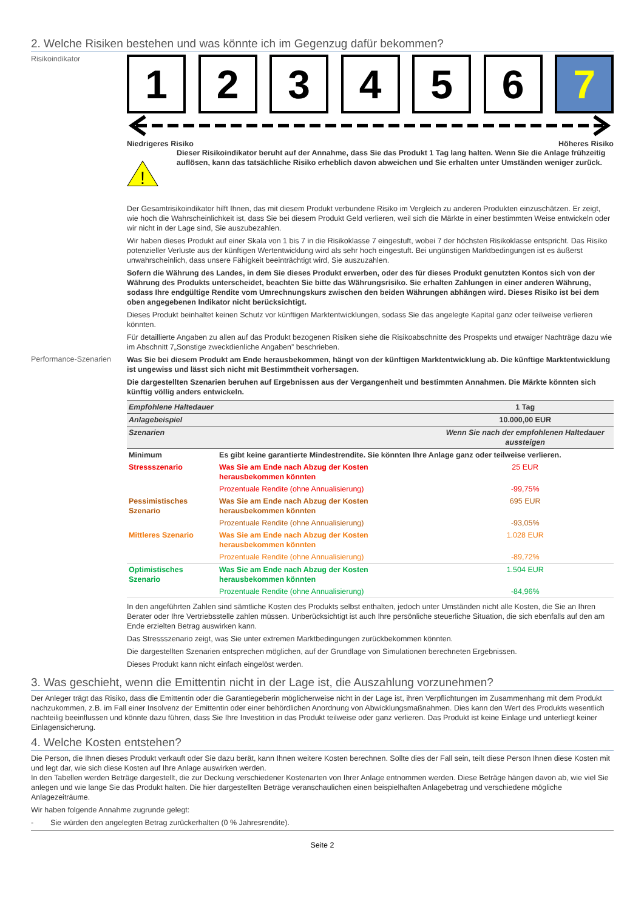2. Welche Risiken bestehen und was könnte ich im Gegenzug dafür bekommen?
Risikoindikator
1 2 3 4 5 6 7
Niedrigeres Risiko Höheres Risiko
!
Dieser Risikoindikator beruht auf der Annahme, dass Sie das Produkt 1 Tag lang halten. Wenn Sie die Anlage frühzeitig auflösen, kann das tatsächliche Risiko erheblich davon abweichen und Sie erhalten unter Umständen weniger zurück.
Der Gesamtrisikoindikator hilft Ihnen, das mit diesem Produkt verbundene Risiko im Vergleich zu anderen Produkten einzuschätzen. Er zeigt, wie hoch die Wahrscheinlichkeit ist, dass Sie bei diesem Produkt Geld verlieren, weil sich die Märkte in einer bestimmten Weise entwickeln oder wir nicht in der Lage sind, Sie auszubezahlen.
Wir haben dieses Produkt auf einer Skala von 1 bis 7 in die Risikoklasse 7 eingestuft, wobei 7 der höchsten Risikoklasse entspricht. Das Risiko potenzieller Verluste aus der künftigen Wertentwicklung wird als sehr hoch eingestuft. Bei ungünstigen Marktbedingungen ist es äußerst unwahrscheinlich, dass unsere Fähigkeit beeinträchtigt wird, Sie auszuzahlen.
Sofern die Währung des Landes, in dem Sie dieses Produkt erwerben, oder des für dieses Produkt genutzten Kontos sich von der Währung des Produkts unterscheidet, beachten Sie bitte das Währungsrisiko. Sie erhalten Zahlungen in einer anderen Währung, sodass Ihre endgültige Rendite vom Umrechnungskurs zwischen den beiden Währungen abhängen wird. Dieses Risiko ist bei dem oben angegebenen Indikator nicht berücksichtigt.
Dieses Produkt beinhaltet keinen Schutz vor künftigen Marktentwicklungen, sodass Sie das angelegte Kapital ganz oder teilweise verlieren könnten.
Für detaillierte Angaben zu allen auf das Produkt bezogenen Risiken siehe die Risikoabschnitte des Prospekts und etwaiger Nachträge dazu wie im Abschnitt 7„Sonstige zweckdienliche Angaben” beschrieben.
Performance-Szenarien
Was Sie bei diesem Produkt am Ende herausbekommen, hängt von der künftigen Marktentwicklung ab. Die künftige Marktentwicklung ist ungewiss und lässt sich nicht mit Bestimmtheit vorhersagen.
Die dargestellten Szenarien beruhen auf Ergebnissen aus der Vergangenheit und bestimmten Annahmen. Die Märkte könnten sich künftig völlig anders entwickeln.
| Empfohlene Haltedauer | | 1 Tag |
| Anlagebeispiel | | 10.000,00 EUR |
| Szenarien | | Wenn Sie nach der empfohlenen Haltedauer aussteigen |
| Minimum | Es gibt keine garantierte Mindestrendite. Sie könnten Ihre Anlage ganz oder teilweise verlieren. | |
| Stressszenario | Was Sie am Ende nach Abzug der Kosten herausbekommen könnten | 25 EUR |
| | Prozentuale Rendite (ohne Annualisierung) | -99,75% |
| Pessimistisches Szenario | Was Sie am Ende nach Abzug der Kosten herausbekommen könnten | 695 EUR |
| | Prozentuale Rendite (ohne Annualisierung) | -93,05% |
| Mittleres Szenario | Was Sie am Ende nach Abzug der Kosten herausbekommen könnten | 1.028 EUR |
| | Prozentuale Rendite (ohne Annualisierung) | -89,72% |
| Optimistisches Szenario | Was Sie am Ende nach Abzug der Kosten herausbekommen könnten | 1.504 EUR |
| | Prozentuale Rendite (ohne Annualisierung) | -84,96% |
In den angeführten Zahlen sind sämtliche Kosten des Produkts selbst enthalten, jedoch unter Umständen nicht alle Kosten, die Sie an Ihren Berater oder Ihre Vertriebsstelle zahlen müssen. Unberücksichtigt ist auch Ihre persönliche steuerliche Situation, die sich ebenfalls auf den am Ende erzielten Betrag auswirken kann.
Das Stressszenario zeigt, was Sie unter extremen Marktbedingungen zurückbekommen könnten.
Die dargestellten Szenarien entsprechen möglichen, auf der Grundlage von Simulationen berechneten Ergebnissen.
Dieses Produkt kann nicht einfach eingelöst werden.
3. Was geschieht, wenn die Emittentin nicht in der Lage ist, die Auszahlung vorzunehmen?
Der Anleger trägt das Risiko, dass die Emittentin oder die Garantiegeberin möglicherweise nicht in der Lage ist, ihren Verpflichtungen im Zusammenhang mit dem Produkt nachzukommen, z.B. im Fall einer Insolvenz der Emittentin oder einer behördlichen Anordnung von Abwicklungsmaßnahmen. Dies kann den Wert des Produkts wesentlich nachteilig beeinflussen und könnte dazu führen, dass Sie Ihre Investition in das Produkt teilweise oder ganz verlieren. Das Produkt ist keine Einlage und unterliegt keiner Einlagensicherung.
4. Welche Kosten entstehen?
Die Person, die Ihnen dieses Produkt verkauft oder Sie dazu berät, kann Ihnen weitere Kosten berechnen. Sollte dies der Fall sein, teilt diese Person Ihnen diese Kosten mit und legt dar, wie sich diese Kosten auf Ihre Anlage auswirken werden.
In den Tabellen werden Beträge dargestellt, die zur Deckung verschiedener Kostenarten von Ihrer Anlage entnommen werden. Diese Beträge hängen davon ab, wie viel Sie anlegen und wie lange Sie das Produkt halten. Die hier dargestellten Beträge veranschaulichen einen beispielhaften Anlagebetrag und verschiedene mögliche Anlagezeiträume.
Wir haben folgende Annahme zugrunde gelegt:
- Sie würden den angelegten Betrag zurückerhalten (0 % Jahresrendite).
Seite 2